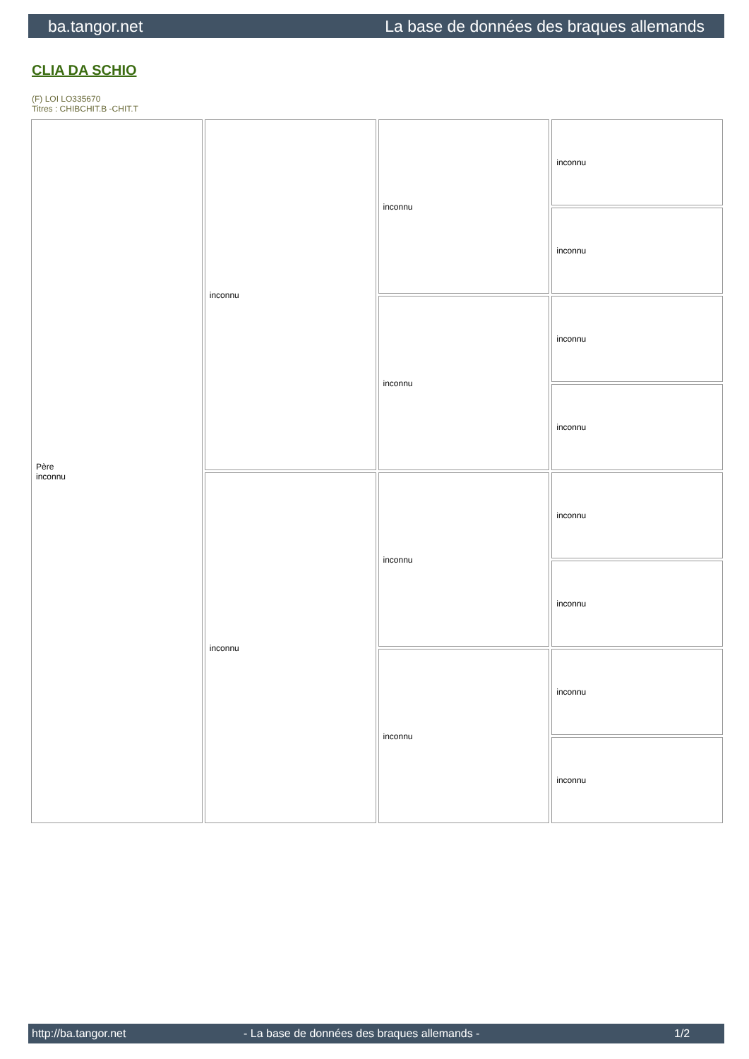ba.tangor.net La base de données des braques allemands
CLIA DA SCHIO
(F) LOI LO335670
Titres : CHIBCHIT.B -CHIT.T
| Père inconnu | inconnu | inconnu | inconnu |
| | | | inconnu |
| | | inconnu | inconnu |
| | | | inconnu |
| | inconnu | inconnu | inconnu |
| | | | inconnu |
| | | inconnu | inconnu |
| | | | inconnu |
http://ba.tangor.net - La base de données des braques allemands - 1/2